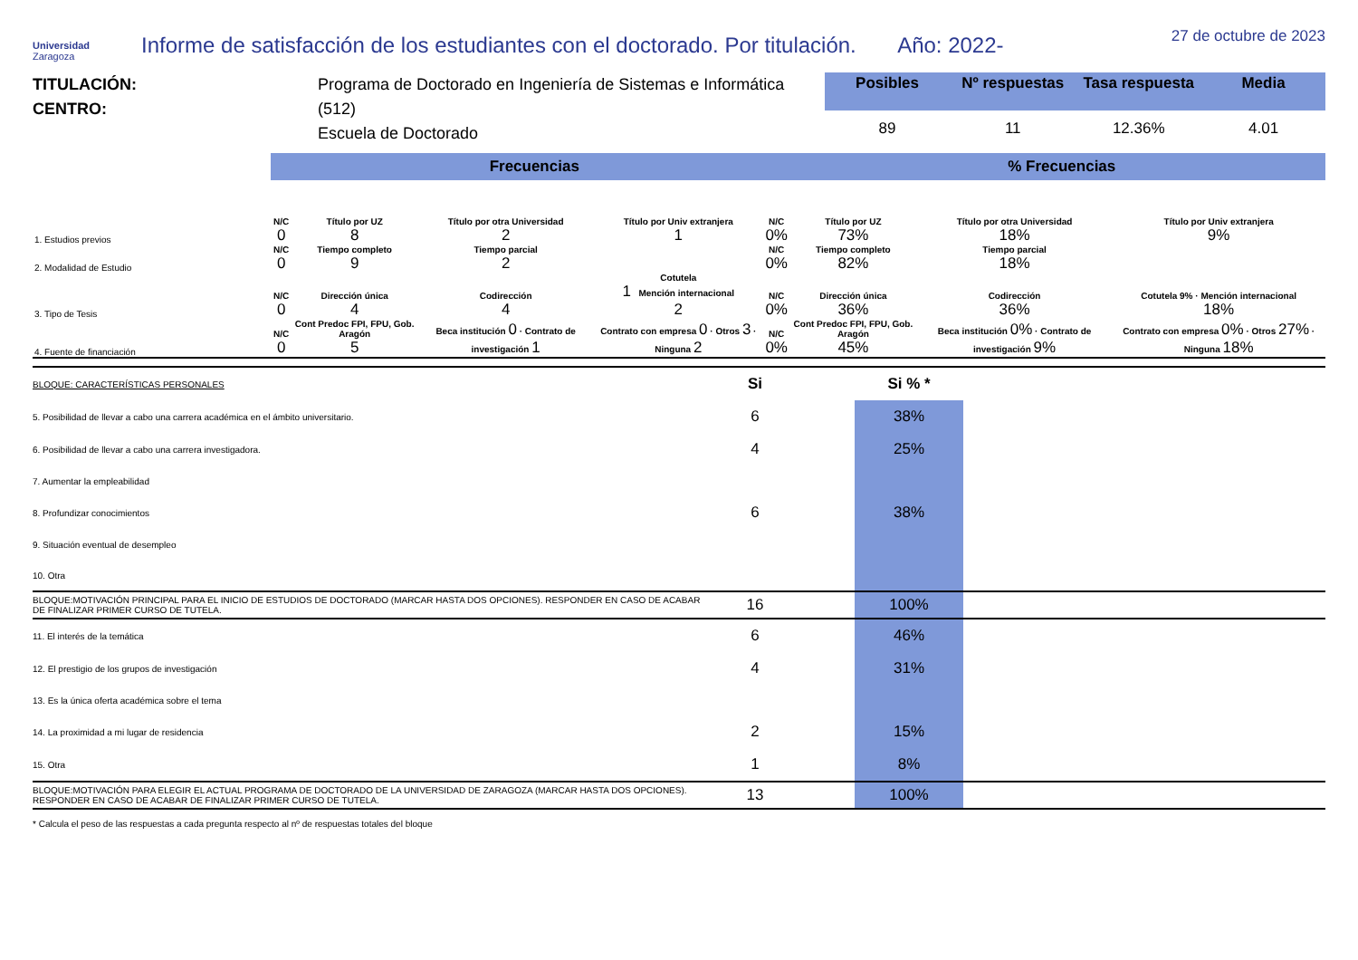Universidad
Zaragoza
Informe de satisfacción de los estudiantes con el doctorado. Por titulación. Año: 2022-
27 de octubre de 2023
TITULACIÓN:
CENTRO:
Programa de Doctorado en Ingeniería de Sistemas e Informática (512)
Escuela de Doctorado
| Posibles | Nº respuestas | Tasa respuesta | Media |
| --- | --- | --- | --- |
| 89 | 11 | 12.36% | 4.01 |
Frecuencias % Frecuencias
| 1. Estudios previos | N/C 0 | Título por UZ 8 | Título por otra Universidad 2 | Título por Univ extranjera 1 | N/C 0% | Título por UZ 73% | Título por otra Universidad 18% | Título por Univ extranjera 9% |
| 2. Modalidad de Estudio | N/C 0 | Tiempo completo 9 | Tiempo parcial 2 | | N/C 0% | Tiempo completo 82% | Tiempo parcial 18% | |
| 3. Tipo de Tesis | N/C 0 | Dirección única 4 | Codirección 4 | Cotutela 1 Mención internacional 2 | N/C 0% | Dirección única 36% | Codirección 36% | Cotutela 9% · Mención internacional 18% |
| 4. Fuente de financiación | N/C 0 | Cont Predoc FPI, FPU, Gob. Aragón 5 | Beca institución 0 · Contrato de investigación 1 | Contrato con empresa 0 · Otros 3 · Ninguna 2 | N/C 0% | Cont Predoc FPI, FPU, Gob. Aragón 45% | Beca institución 0% · Contrato de investigación 9% | Contrato con empresa 0% · Otros 27% · Ninguna 18% |
| BLOQUE: CARACTERÍSTICAS PERSONALES | Si | | Si % * | |
| 5. Posibilidad de llevar a cabo una carrera académica en el ámbito universitario. | 6 | | 38% | |
| 6. Posibilidad de llevar a cabo una carrera investigadora. | 4 | | 25% | |
| 7. Aumentar la empleabilidad | | | | |
| 8. Profundizar conocimientos | 6 | | 38% | |
| 9. Situación eventual de desempleo | | | | |
| 10. Otra | | | | |
| BLOQUE:MOTIVACIÓN PRINCIPAL PARA EL INICIO DE ESTUDIOS DE DOCTORADO (MARCAR HASTA DOS OPCIONES). RESPONDER EN CASO DE ACABAR DE FINALIZAR PRIMER CURSO DE TUTELA. | 16 | | 100% | |
| 11. El interés de la temática | 6 | | 46% | |
| 12. El prestigio de los grupos de investigación | 4 | | 31% | |
| 13. Es la única oferta académica sobre el tema | | | | |
| 14. La proximidad a mi lugar de residencia | 2 | | 15% | |
| 15. Otra | 1 | | 8% | |
| BLOQUE:MOTIVACIÓN PARA ELEGIR EL ACTUAL PROGRAMA DE DOCTORADO DE LA UNIVERSIDAD DE ZARAGOZA (MARCAR HASTA DOS OPCIONES). RESPONDER EN CASO DE ACABAR DE FINALIZAR PRIMER CURSO DE TUTELA. | 13 | | 100% | |
* Calcula el peso de las respuestas a cada pregunta respecto al nº de respuestas totales del bloque